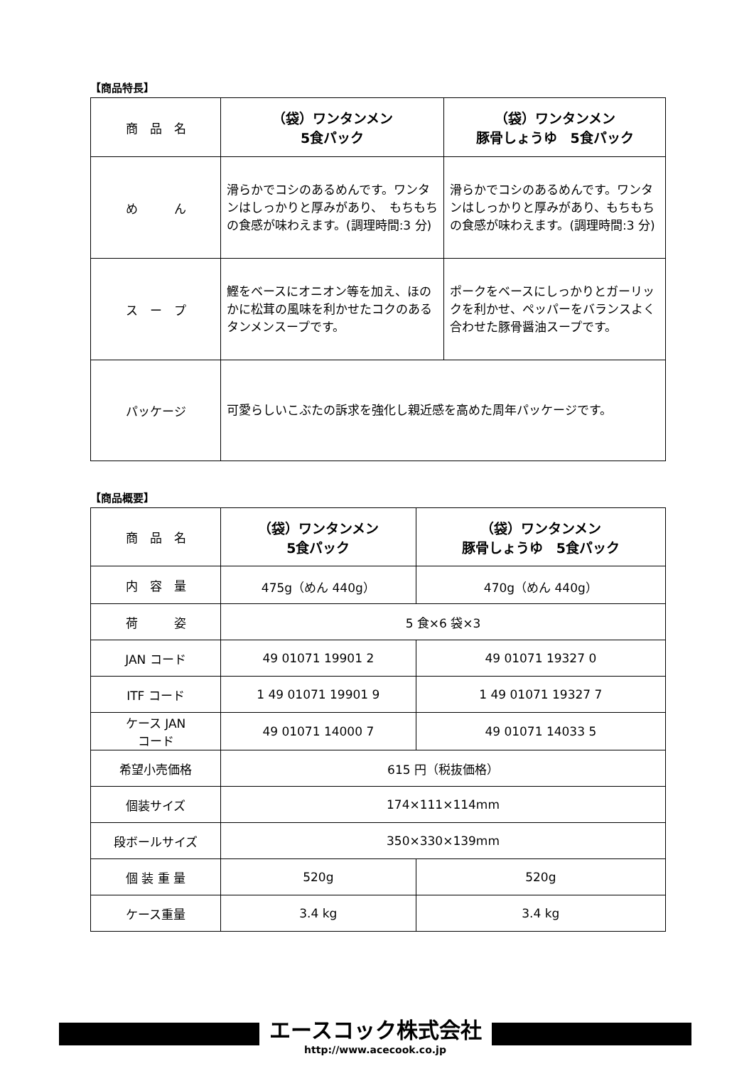【商品特長】
| 商 品 名 | （袋）ワンタンメン 5食パック | （袋）ワンタンメン 豚骨しょうゆ 5食パック |
| め ん | 滑らかでコシのあるめんです。ワンタンはしっかりと厚みがあり、 もちもちの食感が味わえます。(調理時間:3 分) | 滑らかでコシのあるめんです。ワンタンはしっかりと厚みがあり、もちもちの食感が味わえます。(調理時間:3 分) |
| ス ー プ | 鰹をベースにオニオン等を加え、ほのかに松茸の風味を利かせたコクのあるタンメンスープです。 | ポークをベースにしっかりとガーリックを利かせ、ペッパーをバランスよく合わせた豚骨醤油スープです。 |
| パッケージ | 可愛らしいこぶたの訴求を強化し親近感を高めた周年パッケージです。 | |
【商品概要】
| 商 品 名 | （袋）ワンタンメン 5食パック | （袋）ワンタンメン 豚骨しょうゆ 5食パック |
| 内 容 量 | 475g（めん 440g） | 470g（めん 440g） |
| 荷 姿 | 5 食×6 袋×3 | |
| JAN コード | 49 01071 19901 2 | 49 01071 19327 0 |
| ITF コード | 1 49 01071 19901 9 | 1 49 01071 19327 7 |
| ケース JAN コード | 49 01071 14000 7 | 49 01071 14033 5 |
| 希望小売価格 | 615 円（税抜価格） | |
| 個装サイズ | 174×111×114mm | |
| 段ボールサイズ | 350×330×139mm | |
| 個 装 重 量 | 520g | 520g |
| ケース重量 | 3.4 kg | 3.4 kg |
エースコック株式会社
http://www.acecook.co.jp